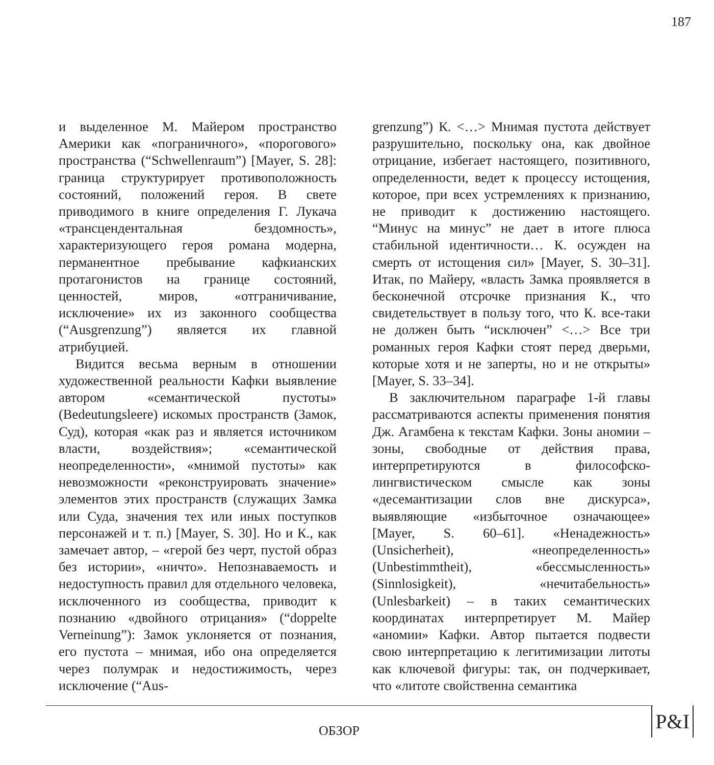187
и выделенное М. Майером пространство Америки как «пограничного», «порогового» пространства (“Schwellenraum”) [Mayer, S. 28]: граница структурирует противоположность состояний, положений героя. В свете приводимого в книге определения Г. Лукача «трансцендентальная бездомность», характеризующего героя романа модерна, перманентное пребывание кафкианских протагонистов на границе состояний, ценностей, миров, «отграничивание, исключение» их из законного сообщества (“Ausgrenzung”) является их главной атрибуцией.
Видится весьма верным в отношении художественной реальности Кафки выявление автором «семантической пустоты» (Bedeutungsleere) искомых пространств (Замок, Суд), которая «как раз и является источником власти, воздействия»; «семантической неопределенности», «мнимой пустоты» как невозможности «реконструировать значение» элементов этих пространств (служащих Замка или Суда, значения тех или иных поступков персонажей и т. п.) [Mayer, S. 30]. Но и К., как замечает автор, – «герой без черт, пустой образ без истории», «ничто». Непознаваемость и недоступность правил для отдельного человека, исключенного из сообщества, приводит к познанию «двойного отрицания» (“doppelte Verneinung”): Замок уклоняется от познания, его пустота – мнимая, ибо она определяется через полумрак и недостижимость, через исключение (“Aus-
grenzung”) К. <…> Мнимая пустота действует разрушительно, поскольку она, как двойное отрицание, избегает настоящего, позитивного, определенности, ведет к процессу истощения, которое, при всех устремлениях к признанию, не приводит к достижению настоящего. “Минус на минус” не дает в итоге плюса стабильной идентичности… К. осужден на смерть от истощения сил» [Mayer, S. 30–31]. Итак, по Майеру, «власть Замка проявляется в бесконечной отсрочке признания К., что свидетельствует в пользу того, что К. все-таки не должен быть “исключен” <…> Все три романных героя Кафки стоят перед дверьми, которые хотя и не заперты, но и не открыты» [Mayer, S. 33–34].
В заключительном параграфе 1-й главы рассматриваются аспекты применения понятия Дж. Агамбена к текстам Кафки. Зоны аномии – зоны, свободные от действия права, интерпретируются в философско-лингвистическом смысле как зоны «десемантизации слов вне дискурса», выявляющие «избыточное означающее» [Mayer, S. 60–61]. «Ненадежность» (Unsicherheit), «неопределенность» (Unbestimmtheit), «бессмысленность» (Sinnlosigkeit), «нечитабельность» (Unlesbarkeit) – в таких семантических координатах интерпретирует М. Майер «аномии» Кафки. Автор пытается подвести свою интерпретацию к легитимизации литоты как ключевой фигуры: так, он подчеркивает, что «литоте свойственна семантика
ОБЗОР
P&I